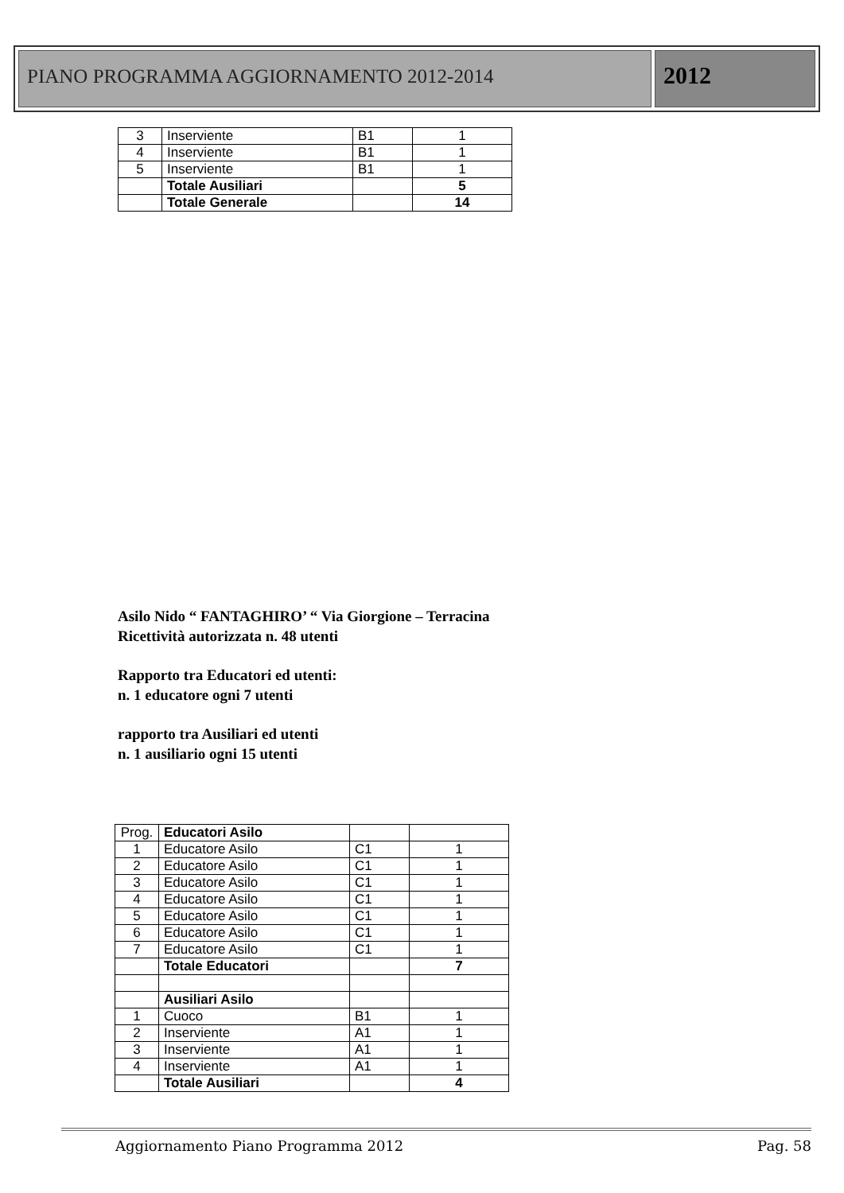PIANO PROGRAMMA AGGIORNAMENTO 2012-2014
2012
| 3 | Inserviente | B1 | 1 |
| 4 | Inserviente | B1 | 1 |
| 5 | Inserviente | B1 | 1 |
| | Totale Ausiliari | | 5 |
| | Totale Generale | | 14 |
Asilo Nido “ FANTAGHIRO’ “ Via Giorgione – Terracina
Ricettività autorizzata n. 48 utenti
Rapporto tra Educatori ed utenti:
n. 1 educatore ogni 7 utenti
rapporto tra Ausiliari ed utenti
n. 1 ausiliario ogni 15 utenti
| Prog. | Educatori Asilo | | |
| 1 | Educatore Asilo | C1 | 1 |
| 2 | Educatore Asilo | C1 | 1 |
| 3 | Educatore Asilo | C1 | 1 |
| 4 | Educatore Asilo | C1 | 1 |
| 5 | Educatore Asilo | C1 | 1 |
| 6 | Educatore Asilo | C1 | 1 |
| 7 | Educatore Asilo | C1 | 1 |
| | Totale Educatori | | 7 |
| | Ausiliari Asilo | | |
| 1 | Cuoco | B1 | 1 |
| 2 | Inserviente | A1 | 1 |
| 3 | Inserviente | A1 | 1 |
| 4 | Inserviente | A1 | 1 |
| | Totale Ausiliari | | 4 |
Aggiornamento Piano Programma 2012 Pag. 58